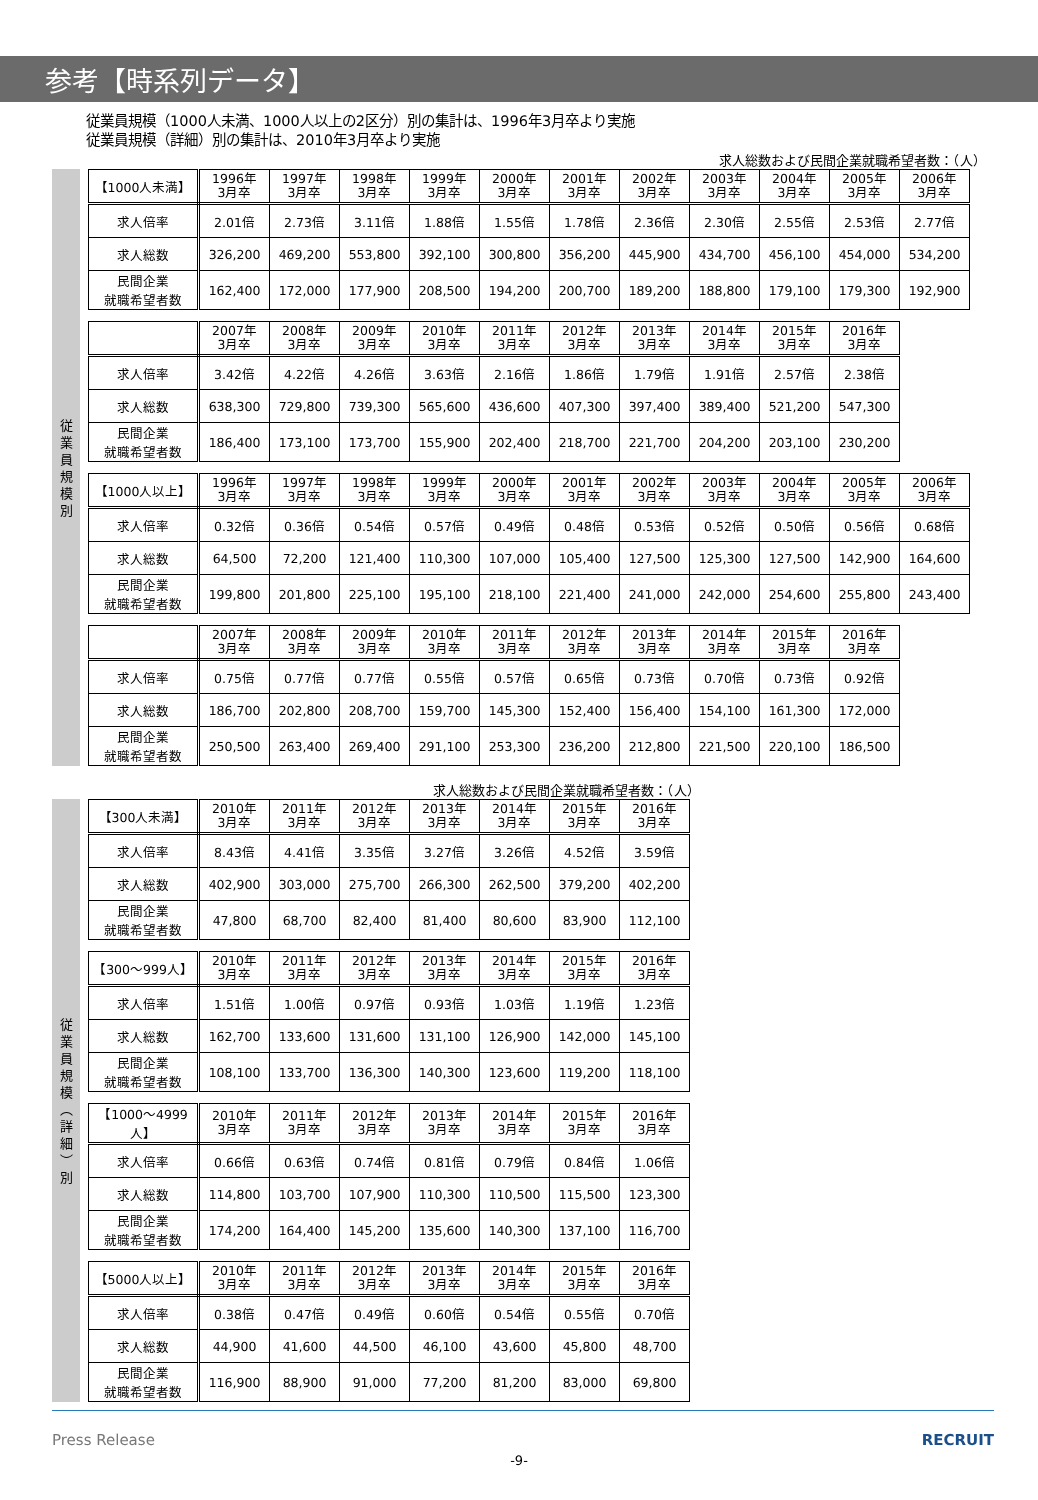参考【時系列データ】
従業員規模（1000人未満、1000人以上の2区分）別の集計は、1996年3月卒より実施
従業員規模（詳細）別の集計は、2010年3月卒より実施
求人総数および民間企業就職希望者数：（人）
従
業
員
規
模
別
| 【1000人未満】 | 1996年 3月卒 | 1997年 3月卒 | 1998年 3月卒 | 1999年 3月卒 | 2000年 3月卒 | 2001年 3月卒 | 2002年 3月卒 | 2003年 3月卒 | 2004年 3月卒 | 2005年 3月卒 | 2006年 3月卒 |
| 求人倍率 | 2.01倍 | 2.73倍 | 3.11倍 | 1.88倍 | 1.55倍 | 1.78倍 | 2.36倍 | 2.30倍 | 2.55倍 | 2.53倍 | 2.77倍 |
| 求人総数 | 326,200 | 469,200 | 553,800 | 392,100 | 300,800 | 356,200 | 445,900 | 434,700 | 456,100 | 454,000 | 534,200 |
| 民間企業 就職希望者数 | 162,400 | 172,000 | 177,900 | 208,500 | 194,200 | 200,700 | 189,200 | 188,800 | 179,100 | 179,300 | 192,900 |
| | 2007年 3月卒 | 2008年 3月卒 | 2009年 3月卒 | 2010年 3月卒 | 2011年 3月卒 | 2012年 3月卒 | 2013年 3月卒 | 2014年 3月卒 | 2015年 3月卒 | 2016年 3月卒 |
| 求人倍率 | 3.42倍 | 4.22倍 | 4.26倍 | 3.63倍 | 2.16倍 | 1.86倍 | 1.79倍 | 1.91倍 | 2.57倍 | 2.38倍 |
| 求人総数 | 638,300 | 729,800 | 739,300 | 565,600 | 436,600 | 407,300 | 397,400 | 389,400 | 521,200 | 547,300 |
| 民間企業 就職希望者数 | 186,400 | 173,100 | 173,700 | 155,900 | 202,400 | 218,700 | 221,700 | 204,200 | 203,100 | 230,200 |
| 【1000人以上】 | 1996年 3月卒 | 1997年 3月卒 | 1998年 3月卒 | 1999年 3月卒 | 2000年 3月卒 | 2001年 3月卒 | 2002年 3月卒 | 2003年 3月卒 | 2004年 3月卒 | 2005年 3月卒 | 2006年 3月卒 |
| 求人倍率 | 0.32倍 | 0.36倍 | 0.54倍 | 0.57倍 | 0.49倍 | 0.48倍 | 0.53倍 | 0.52倍 | 0.50倍 | 0.56倍 | 0.68倍 |
| 求人総数 | 64,500 | 72,200 | 121,400 | 110,300 | 107,000 | 105,400 | 127,500 | 125,300 | 127,500 | 142,900 | 164,600 |
| 民間企業 就職希望者数 | 199,800 | 201,800 | 225,100 | 195,100 | 218,100 | 221,400 | 241,000 | 242,000 | 254,600 | 255,800 | 243,400 |
| | 2007年 3月卒 | 2008年 3月卒 | 2009年 3月卒 | 2010年 3月卒 | 2011年 3月卒 | 2012年 3月卒 | 2013年 3月卒 | 2014年 3月卒 | 2015年 3月卒 | 2016年 3月卒 |
| 求人倍率 | 0.75倍 | 0.77倍 | 0.77倍 | 0.55倍 | 0.57倍 | 0.65倍 | 0.73倍 | 0.70倍 | 0.73倍 | 0.92倍 |
| 求人総数 | 186,700 | 202,800 | 208,700 | 159,700 | 145,300 | 152,400 | 156,400 | 154,100 | 161,300 | 172,000 |
| 民間企業 就職希望者数 | 250,500 | 263,400 | 269,400 | 291,100 | 253,300 | 236,200 | 212,800 | 221,500 | 220,100 | 186,500 |
求人総数および民間企業就職希望者数：（人）
従
業
員
規
模
︵
詳
細
︶
別
| 【300人未満】 | 2010年 3月卒 | 2011年 3月卒 | 2012年 3月卒 | 2013年 3月卒 | 2014年 3月卒 | 2015年 3月卒 | 2016年 3月卒 |
| 求人倍率 | 8.43倍 | 4.41倍 | 3.35倍 | 3.27倍 | 3.26倍 | 4.52倍 | 3.59倍 |
| 求人総数 | 402,900 | 303,000 | 275,700 | 266,300 | 262,500 | 379,200 | 402,200 |
| 民間企業 就職希望者数 | 47,800 | 68,700 | 82,400 | 81,400 | 80,600 | 83,900 | 112,100 |
| 【300～999人】 | 2010年 3月卒 | 2011年 3月卒 | 2012年 3月卒 | 2013年 3月卒 | 2014年 3月卒 | 2015年 3月卒 | 2016年 3月卒 |
| 求人倍率 | 1.51倍 | 1.00倍 | 0.97倍 | 0.93倍 | 1.03倍 | 1.19倍 | 1.23倍 |
| 求人総数 | 162,700 | 133,600 | 131,600 | 131,100 | 126,900 | 142,000 | 145,100 |
| 民間企業 就職希望者数 | 108,100 | 133,700 | 136,300 | 140,300 | 123,600 | 119,200 | 118,100 |
| 【1000～4999人】 | 2010年 3月卒 | 2011年 3月卒 | 2012年 3月卒 | 2013年 3月卒 | 2014年 3月卒 | 2015年 3月卒 | 2016年 3月卒 |
| 求人倍率 | 0.66倍 | 0.63倍 | 0.74倍 | 0.81倍 | 0.79倍 | 0.84倍 | 1.06倍 |
| 求人総数 | 114,800 | 103,700 | 107,900 | 110,300 | 110,500 | 115,500 | 123,300 |
| 民間企業 就職希望者数 | 174,200 | 164,400 | 145,200 | 135,600 | 140,300 | 137,100 | 116,700 |
| 【5000人以上】 | 2010年 3月卒 | 2011年 3月卒 | 2012年 3月卒 | 2013年 3月卒 | 2014年 3月卒 | 2015年 3月卒 | 2016年 3月卒 |
| 求人倍率 | 0.38倍 | 0.47倍 | 0.49倍 | 0.60倍 | 0.54倍 | 0.55倍 | 0.70倍 |
| 求人総数 | 44,900 | 41,600 | 44,500 | 46,100 | 43,600 | 45,800 | 48,700 |
| 民間企業 就職希望者数 | 116,900 | 88,900 | 91,000 | 77,200 | 81,200 | 83,000 | 69,800 |
Press Release RECRUIT
-9-